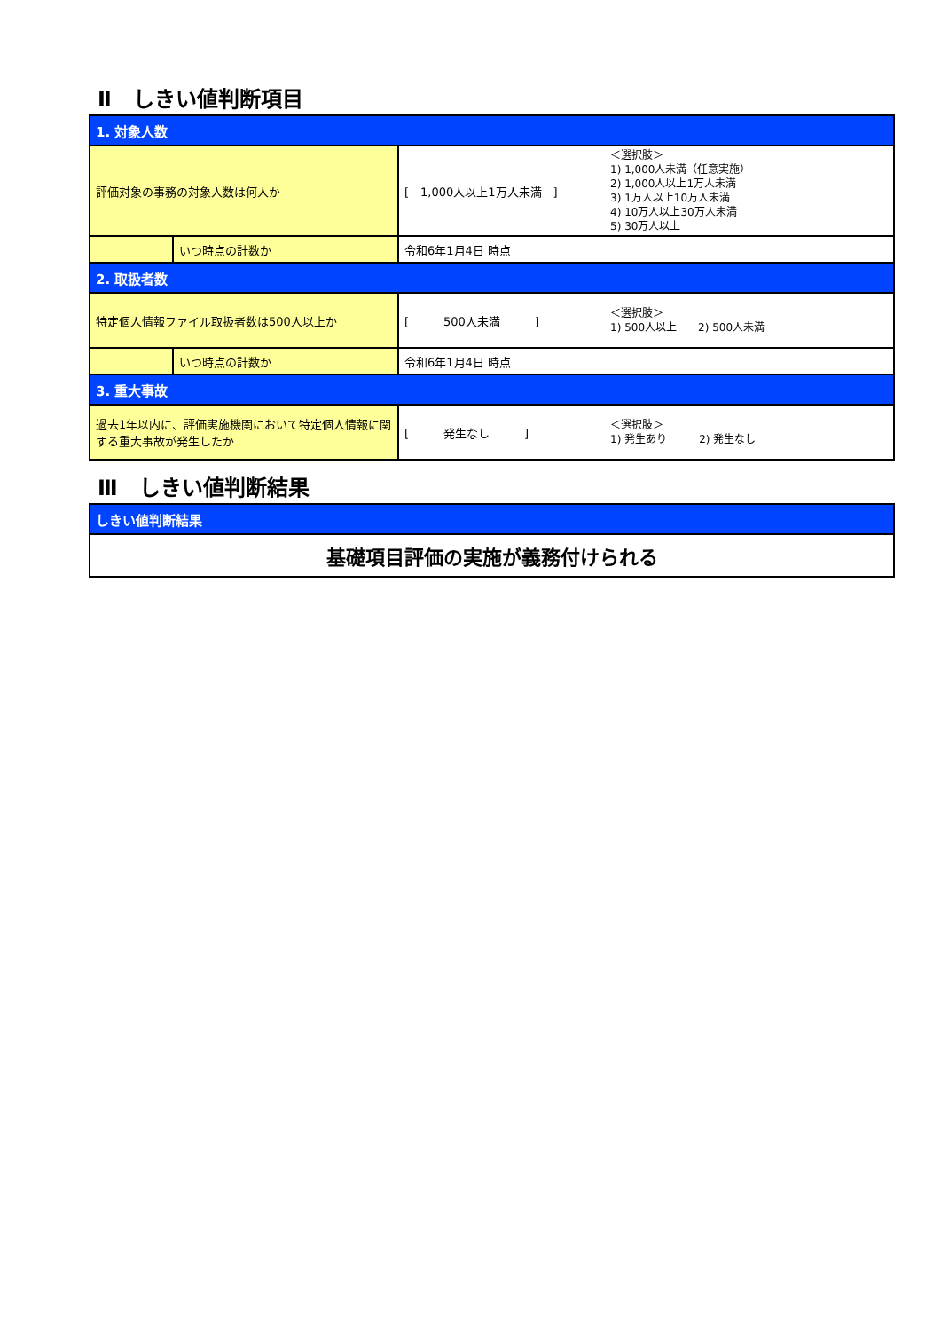Ⅱ　しきい値判断項目
| 1. 対象人数 | | | |
| 評価対象の事務の対象人数は何人か | | [ 1,000人以上1万人未満 ] | ＜選択肢＞ 1) 1,000人未満（任意実施） 2) 1,000人以上1万人未満 3) 1万人以上10万人未満 4) 10万人以上30万人未満 5) 30万人以上 |
| | いつ時点の計数か | 令和6年1月4日 時点 | |
| 2. 取扱者数 | | | |
| 特定個人情報ファイル取扱者数は500人以上か | | [ 500人未満 ] | ＜選択肢＞ 1) 500人以上 2) 500人未満 |
| | いつ時点の計数か | 令和6年1月4日 時点 | |
| 3. 重大事故 | | | |
| 過去1年以内に、評価実施機関において特定個人情報に関する重大事故が発生したか | | [ 発生なし ] | ＜選択肢＞ 1) 発生あり 2) 発生なし |
Ⅲ　しきい値判断結果
| しきい値判断結果 |
| 基礎項目評価の実施が義務付けられる |